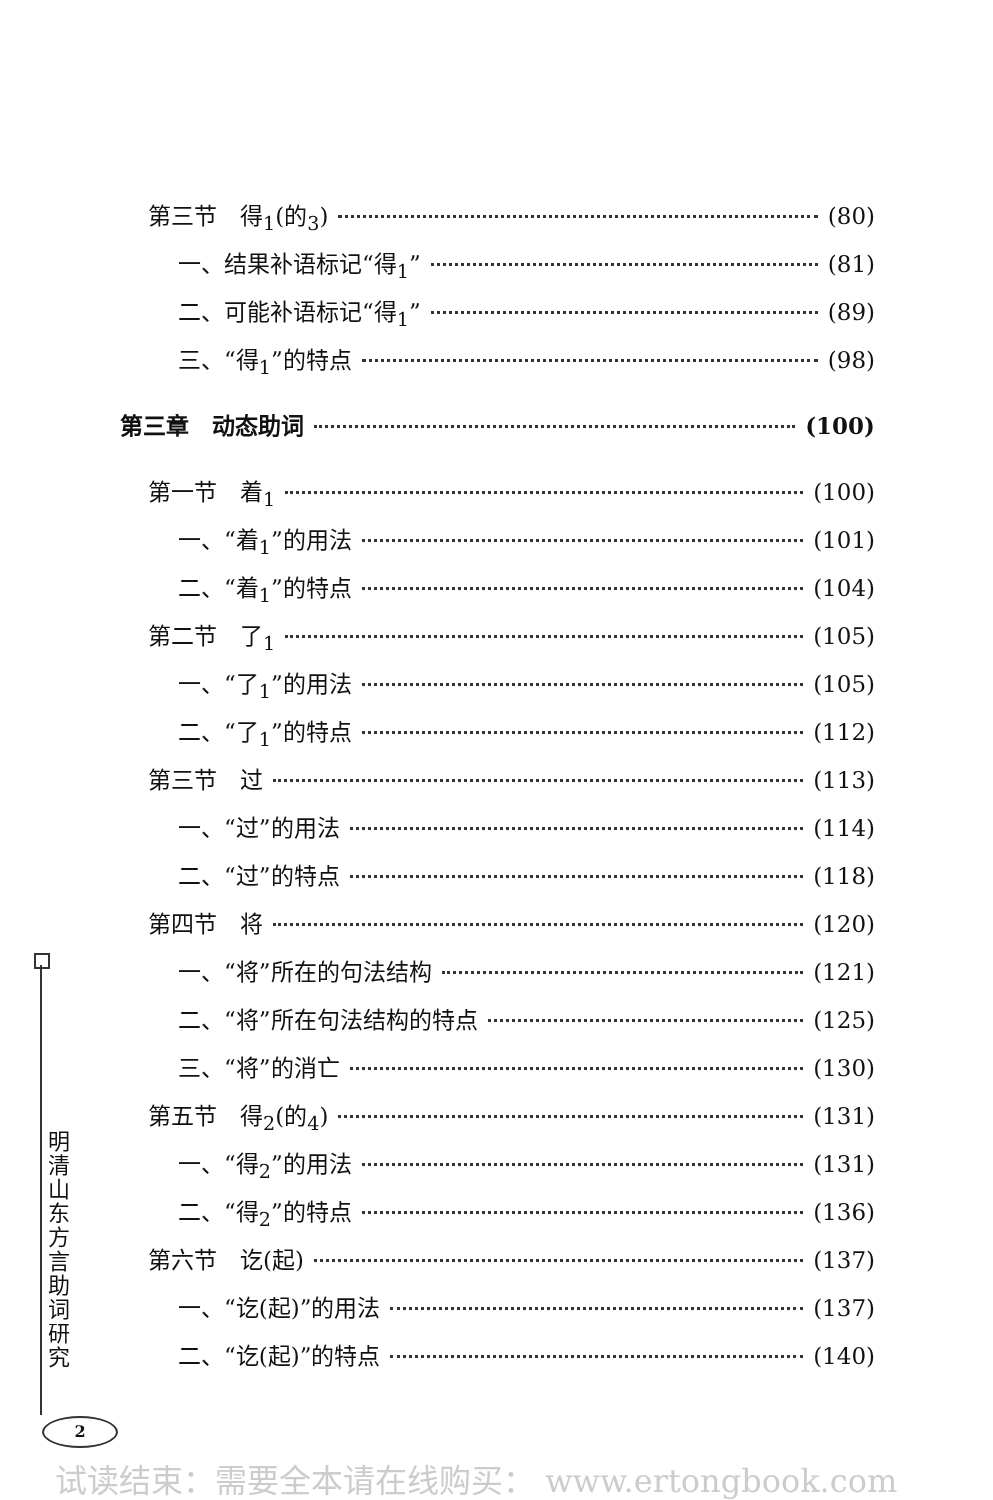第三节　得<sub>1</sub>(的<sub>3</sub>) (80)
一、结果补语标记“得<sub>1</sub>” (81)
二、可能补语标记“得<sub>1</sub>” (89)
三、“得<sub>1</sub>”的特点 (98)
第三章　动态助词 (100)
第一节　着<sub>1</sub> (100)
一、“着<sub>1</sub>”的用法 (101)
二、“着<sub>1</sub>”的特点 (104)
第二节　了<sub>1</sub> (105)
一、“了<sub>1</sub>”的用法 (105)
二、“了<sub>1</sub>”的特点 (112)
第三节　过 (113)
一、“过”的用法 (114)
二、“过”的特点 (118)
第四节　将 (120)
一、“将”所在的句法结构 (121)
二、“将”所在句法结构的特点 (125)
三、“将”的消亡 (130)
第五节　得<sub>2</sub>(的<sub>4</sub>) (131)
一、“得<sub>2</sub>”的用法 (131)
二、“得<sub>2</sub>”的特点 (136)
第六节　讫(起) (137)
一、“讫(起)”的用法 (137)
二、“讫(起)”的特点 (140)
明清山东方言助词研究
2
试读结束：需要全本请在线购买： www.ertongbook.com